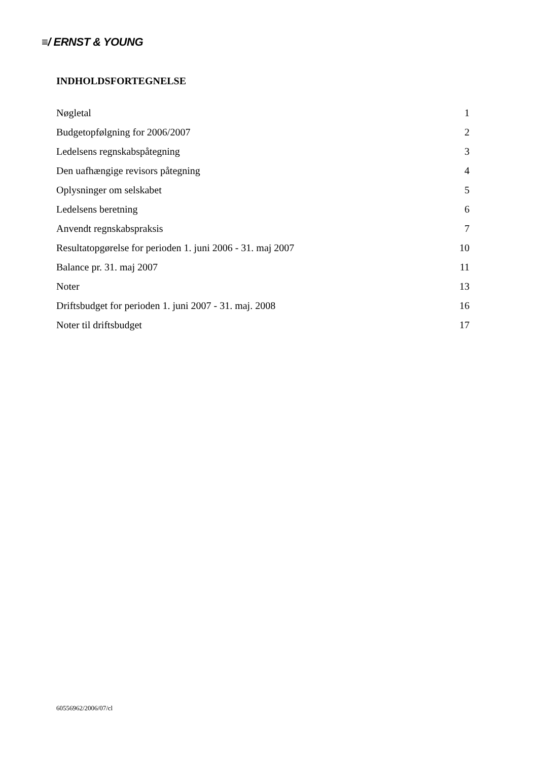≡/ ERNST & YOUNG
INDHOLDSFORTEGNELSE
Nøgletal 1
Budgetopfølgning for 2006/2007 2
Ledelsens regnskabspåtegning 3
Den uafhængige revisors påtegning 4
Oplysninger om selskabet 5
Ledelsens beretning 6
Anvendt regnskabspraksis 7
Resultatopgørelse for perioden 1. juni 2006 - 31. maj 2007 10
Balance pr. 31. maj 2007 11
Noter 13
Driftsbudget for perioden 1. juni 2007 - 31. maj. 2008 16
Noter til driftsbudget 17
60556962/2006/07/cl